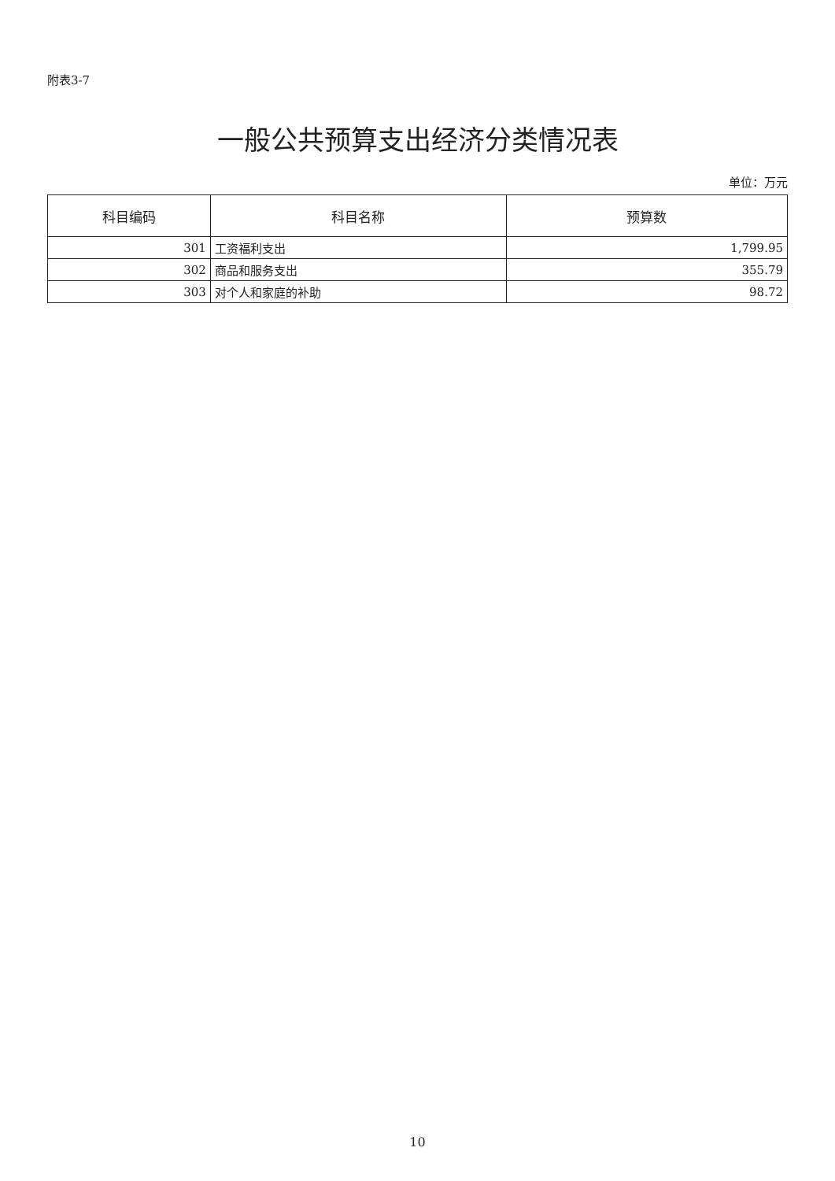附表3-7
一般公共预算支出经济分类情况表
单位：万元
| 科目编码 | 科目名称 | 预算数 |
| --- | --- | --- |
| 301 | 工资福利支出 | 1,799.95 |
| 302 | 商品和服务支出 | 355.79 |
| 303 | 对个人和家庭的补助 | 98.72 |
10